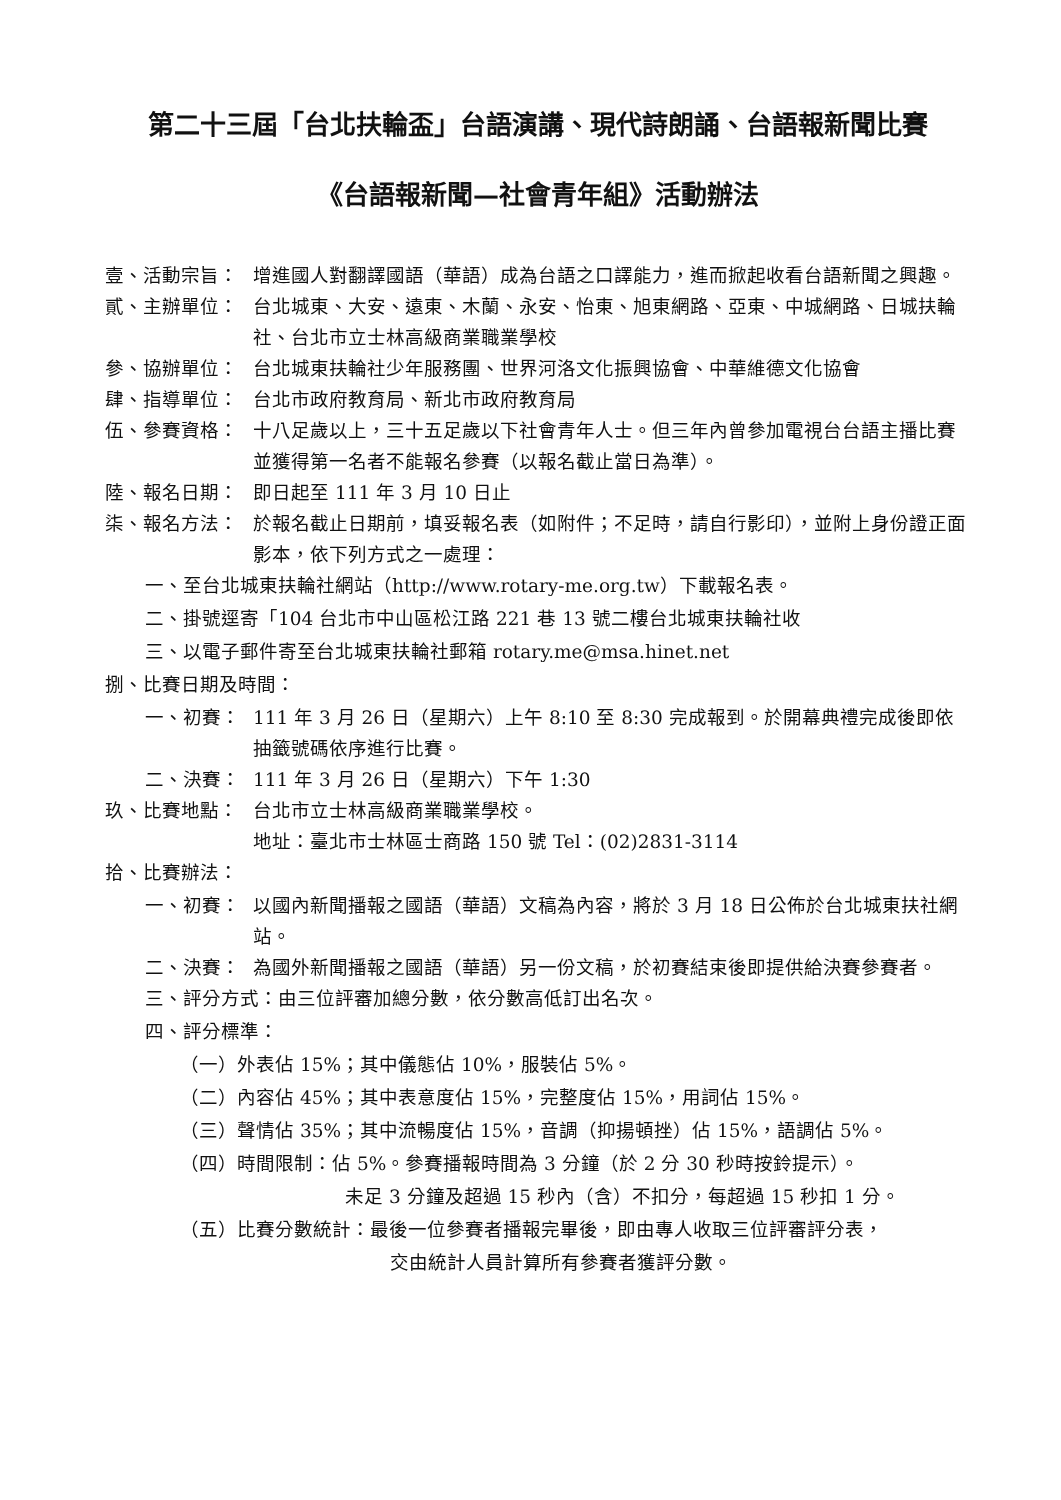第二十三屆「台北扶輪盃」台語演講、現代詩朗誦、台語報新聞比賽
《台語報新聞—社會青年組》活動辦法
壹、活動宗旨： 增進國人對翻譯國語（華語）成為台語之口譯能力，進而掀起收看台語新聞之興趣。
貳、主辦單位： 台北城東、大安、遠東、木蘭、永安、怡東、旭東網路、亞東、中城網路、日城扶輪社、台北市立士林高級商業職業學校
參、協辦單位： 台北城東扶輪社少年服務團、世界河洛文化振興協會、中華維德文化協會
肆、指導單位： 台北市政府教育局、新北市政府教育局
伍、參賽資格： 十八足歲以上，三十五足歲以下社會青年人士。但三年內曾參加電視台台語主播比賽並獲得第一名者不能報名參賽（以報名截止當日為準）。
陸、報名日期： 即日起至 111 年 3 月 10 日止
柒、報名方法： 於報名截止日期前，填妥報名表（如附件；不足時，請自行影印），並附上身份證正面影本，依下列方式之一處理：
一、至台北城東扶輪社網站（http://www.rotary-me.org.tw）下載報名表。
二、掛號逕寄「104 台北市中山區松江路 221 巷 13 號二樓台北城東扶輪社收
三、以電子郵件寄至台北城東扶輪社郵箱 rotary.me@msa.hinet.net
捌、比賽日期及時間：
一、初賽： 111 年 3 月 26 日（星期六）上午 8:10 至 8:30 完成報到。於開幕典禮完成後即依抽籤號碼依序進行比賽。
二、決賽： 111 年 3 月 26 日（星期六）下午 1:30
玖、比賽地點： 台北市立士林高級商業職業學校。
地址：臺北市士林區士商路 150 號 Tel：(02)2831-3114
拾、比賽辦法：
一、初賽： 以國內新聞播報之國語（華語）文稿為內容，將於 3 月 18 日公佈於台北城東扶社網站。
二、決賽： 為國外新聞播報之國語（華語）另一份文稿，於初賽結束後即提供給決賽參賽者。
三、評分方式：由三位評審加總分數，依分數高低訂出名次。
四、評分標準：
（一）外表佔 15%；其中儀態佔 10%，服裝佔 5%。
（二）內容佔 45%；其中表意度佔 15%，完整度佔 15%，用詞佔 15%。
（三）聲情佔 35%；其中流暢度佔 15%，音調（抑揚頓挫）佔 15%，語調佔 5%。
（四）時間限制：佔 5%。參賽播報時間為 3 分鐘（於 2 分 30 秒時按鈴提示）。
未足 3 分鐘及超過 15 秒內（含）不扣分，每超過 15 秒扣 1 分。
（五）比賽分數統計：最後一位參賽者播報完畢後，即由專人收取三位評審評分表，
交由統計人員計算所有參賽者獲評分數。